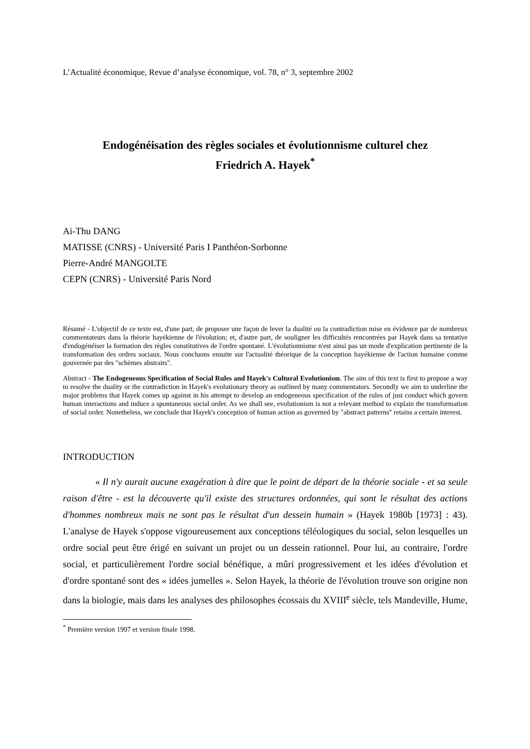L’Actualité économique, Revue d’analyse économique, vol. 78, n° 3, septembre 2002
Endogénéisation des règles sociales et évolutionnisme culturel chez
Friedrich A. Hayek<sup>*</sup>
Ai-Thu DANG
MATISSE (CNRS) - Université Paris I Panthéon-Sorbonne
Pierre-André MANGOLTE
CEPN (CNRS) - Université Paris Nord
Résumé - L'objectif de ce texte est, d'une part, de proposer une façon de lever la dualité ou la contradiction mise en évidence par de nombreux commentateurs dans la théorie hayékienne de l'évolution; et, d'autre part, de souligner les difficultés rencontrées par Hayek dans sa tentative d'endogénéiser la formation des règles constitutives de l'ordre spontané. L'évolutionnisme n'est ainsi pas un mode d'explication pertinente de la transformation des ordres sociaux. Nous concluons ensuite sur l'actualité théorique de la conception hayékienne de l'action humaine comme gouvernée par des "schèmes abstraits".
Abstract - The Endogeneous Specification of Social Rules and Hayek's Cultural Evolutionism. The aim of this text is first to propose a way to resolve the duality or the contradiction in Hayek's evolutionary theory as outlined by many commentators. Secondly we aim to underline the major problems that Hayek comes up against in his attempt to develop an endogeneous specification of the rules of just conduct which govern human interactions and induce a spontaneous social order. As we shall see, evolutionism is not a relevant method to explain the transformation of social order. Nonetheless, we conclude that Hayek's conception of human action as governed by "abstract patterns" retains a certain interest.
INTRODUCTION
« Il n'y aurait aucune exagération à dire que le point de départ de la théorie sociale - et sa seule raison d'être - est la découverte qu'il existe des structures ordonnées, qui sont le résultat des actions d'hommes nombreux mais ne sont pas le résultat d'un dessein humain » (Hayek 1980b [1973] : 43). L'analyse de Hayek s'oppose vigoureusement aux conceptions téléologiques du social, selon lesquelles un ordre social peut être érigé en suivant un projet ou un dessein rationnel. Pour lui, au contraire, l'ordre social, et particulièrement l'ordre social bénéfique, a mûri progressivement et les idées d'évolution et d'ordre spontané sont des « idées jumelles ». Selon Hayek, la théorie de l'évolution trouve son origine non dans la biologie, mais dans les analyses des philosophes écossais du XVIII<sup>e</sup> siècle, tels Mandeville, Hume,
<sup>*</sup> Première version 1997 et version finale 1998.